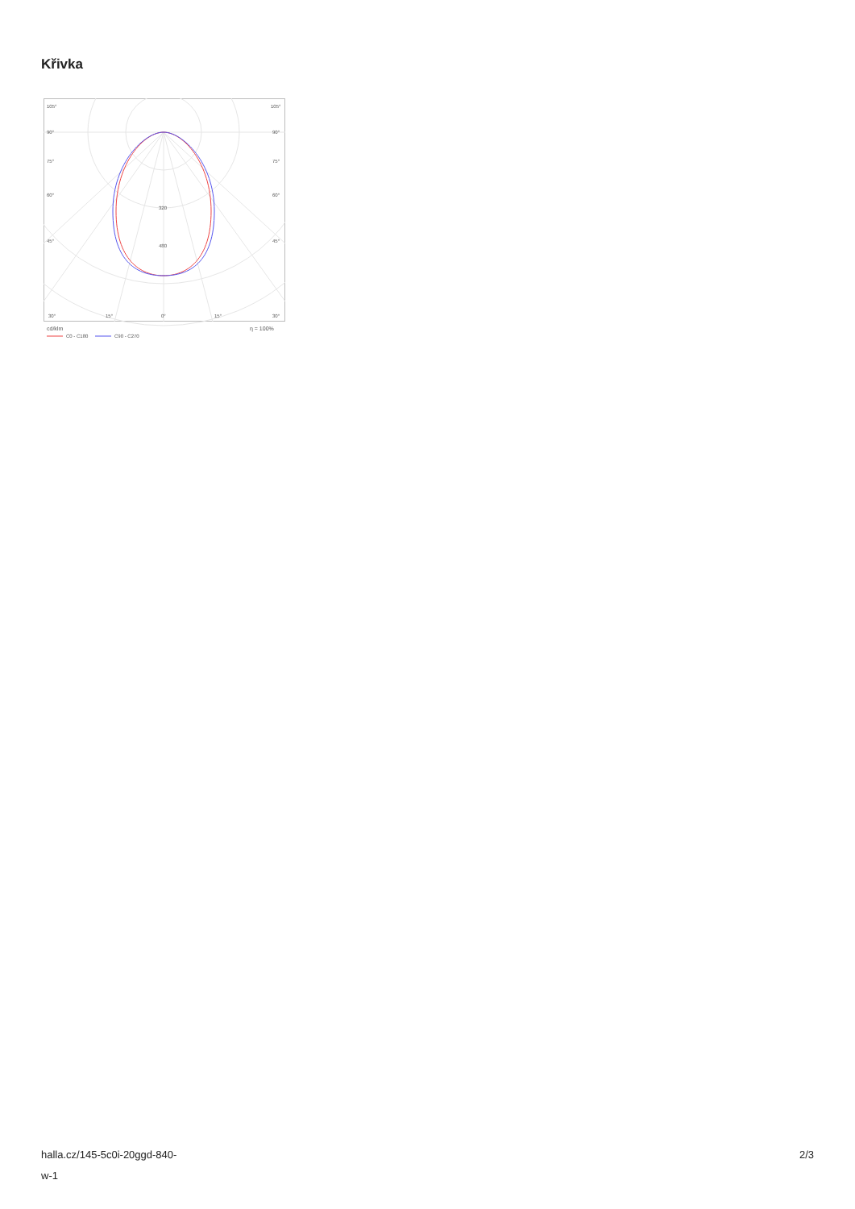Křivka
105°
105°
90°
90°
75°
75°
60°
60°
45°
45°
320
480
30°
15°
0°
15°
30°
cd/klm
η = 100%
C0 - C180
C90 - C270
halla.cz/145-5c0i-20ggd-840-
w-1
2/3